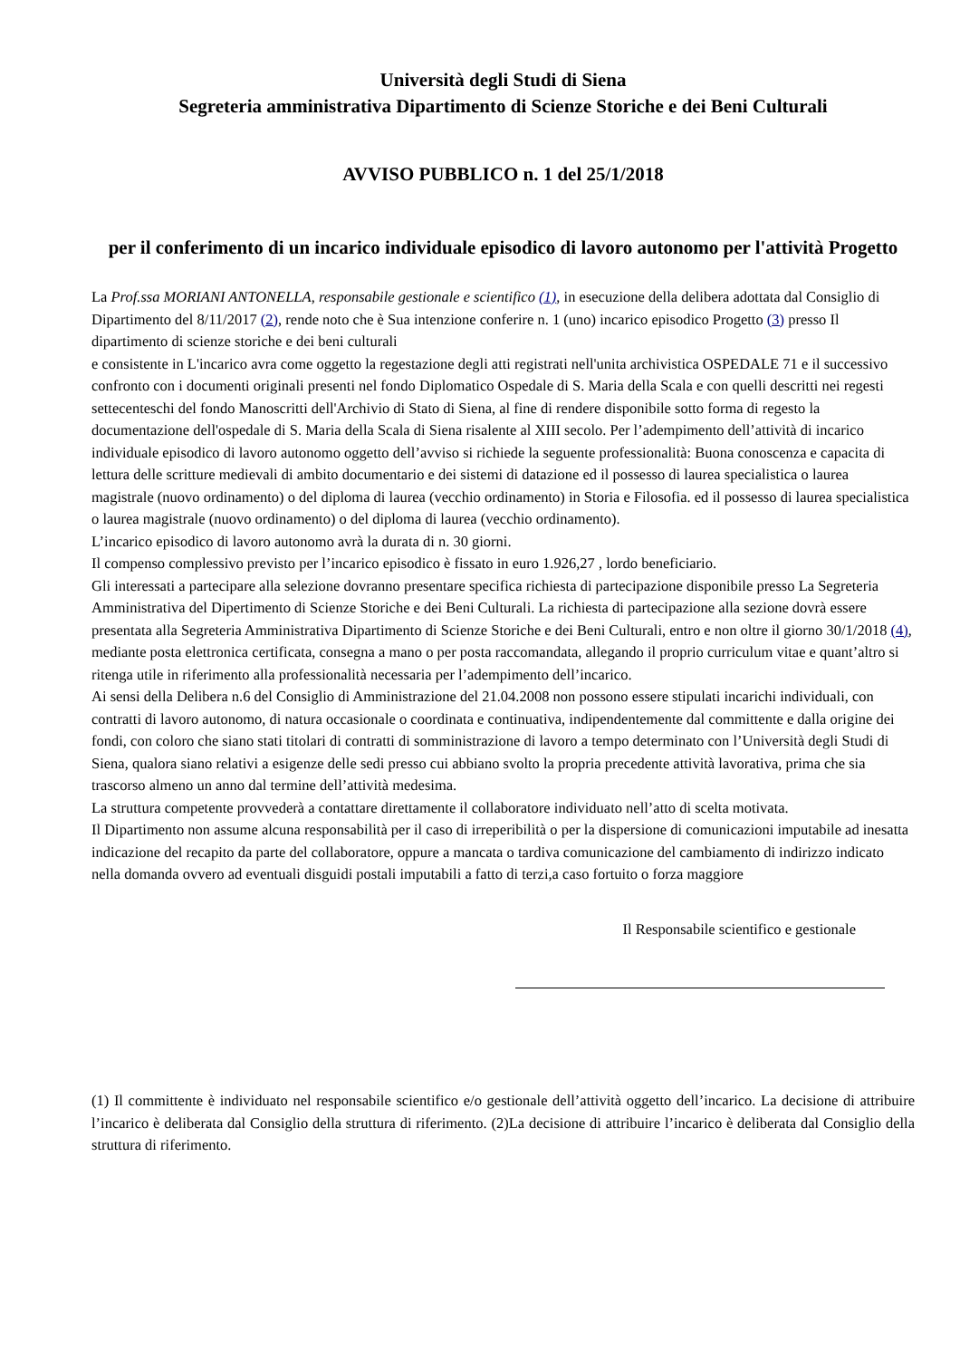Università degli Studi di Siena
Segreteria amministrativa Dipartimento di Scienze Storiche e dei Beni Culturali
AVVISO PUBBLICO n. 1 del 25/1/2018
per il conferimento di un incarico individuale episodico di lavoro autonomo per l'attività Progetto
La Prof.ssa MORIANI ANTONELLA, responsabile gestionale e scientifico (1), in esecuzione della delibera adottata dal Consiglio di Dipartimento del 8/11/2017 (2), rende noto che è Sua intenzione conferire n. 1 (uno) incarico episodico Progetto (3) presso Il dipartimento di scienze storiche e dei beni culturali
e consistente in L'incarico avra come oggetto la regestazione degli atti registrati nell'unita archivistica OSPEDALE 71 e il successivo confronto con i documenti originali presenti nel fondo Diplomatico Ospedale di S. Maria della Scala e con quelli descritti nei regesti settecenteschi del fondo Manoscritti dell'Archivio di Stato di Siena, al fine di rendere disponibile sotto forma di regesto la documentazione dell'ospedale di S. Maria della Scala di Siena risalente al XIII secolo. Per l’adempimento dell’attività di incarico individuale episodico di lavoro autonomo oggetto dell’avviso si richiede la seguente professionalità: Buona conoscenza e capacita di lettura delle scritture medievali di ambito documentario e dei sistemi di datazione ed il possesso di laurea specialistica o laurea magistrale (nuovo ordinamento) o del diploma di laurea (vecchio ordinamento) in Storia e Filosofia. ed il possesso di laurea specialistica o laurea magistrale (nuovo ordinamento) o del diploma di laurea (vecchio ordinamento).
L’incarico episodico di lavoro autonomo avrà la durata di n. 30 giorni.
Il compenso complessivo previsto per l’incarico episodico è fissato in euro 1.926,27 , lordo beneficiario.
Gli interessati a partecipare alla selezione dovranno presentare specifica richiesta di partecipazione disponibile presso La Segreteria Amministrativa del Dipertimento di Scienze Storiche e dei Beni Culturali. La richiesta di partecipazione alla sezione dovrà essere presentata alla Segreteria Amministrativa Dipartimento di Scienze Storiche e dei Beni Culturali, entro e non oltre il giorno 30/1/2018 (4), mediante posta elettronica certificata, consegna a mano o per posta raccomandata, allegando il proprio curriculum vitae e quant’altro si ritenga utile in riferimento alla professionalità necessaria per l’adempimento dell’incarico.
Ai sensi della Delibera n.6 del Consiglio di Amministrazione del 21.04.2008 non possono essere stipulati incarichi individuali, con contratti di lavoro autonomo, di natura occasionale o coordinata e continuativa, indipendentemente dal committente e dalla origine dei fondi, con coloro che siano stati titolari di contratti di somministrazione di lavoro a tempo determinato con l’Università degli Studi di Siena, qualora siano relativi a esigenze delle sedi presso cui abbiano svolto la propria precedente attività lavorativa, prima che sia trascorso almeno un anno dal termine dell’attività medesima.
La struttura competente provvederà a contattare direttamente il collaboratore individuato nell’atto di scelta motivata.
Il Dipartimento non assume alcuna responsabilità per il caso di irreperibilità o per la dispersione di comunicazioni imputabile ad inesatta indicazione del recapito da parte del collaboratore, oppure a mancata o tardiva comunicazione del cambiamento di indirizzo indicato nella domanda ovvero ad eventuali disguidi postali imputabili a fatto di terzi,a caso fortuito o forza maggiore
Il Responsabile scientifico e gestionale
(1) Il committente è individuato nel responsabile scientifico e/o gestionale dell’attività oggetto dell’incarico. La decisione di attribuire l’incarico è deliberata dal Consiglio della struttura di riferimento. (2)La decisione di attribuire l’incarico è deliberata dal Consiglio della struttura di riferimento.